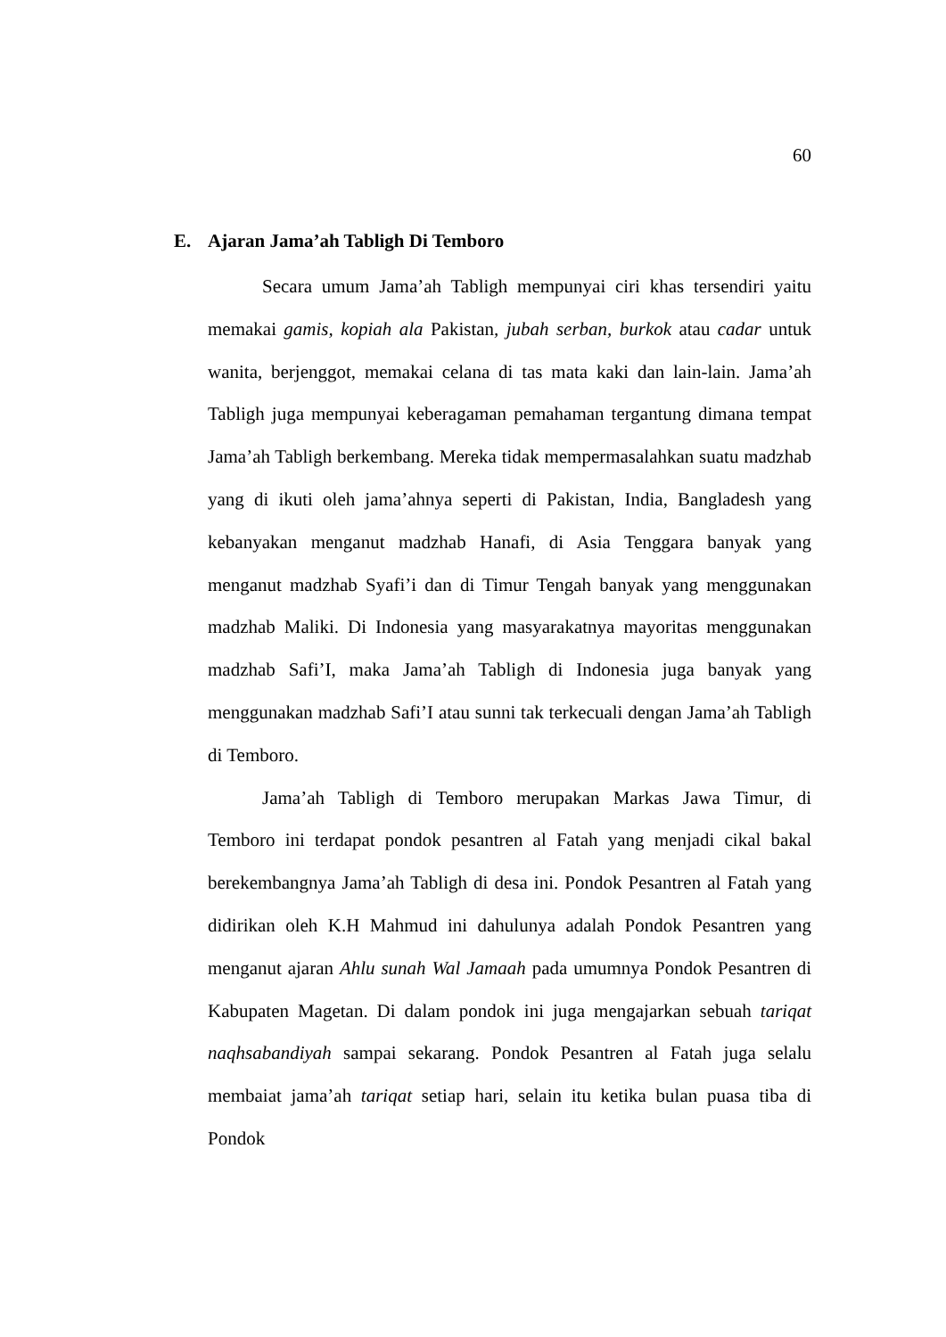60
E. Ajaran Jama’ah Tabligh Di Temboro
Secara umum Jama’ah Tabligh mempunyai ciri khas tersendiri yaitu memakai gamis, kopiah ala Pakistan, jubah serban, burkok atau cadar untuk wanita, berjenggot, memakai celana di tas mata kaki dan lain-lain. Jama’ah Tabligh juga mempunyai keberagaman pemahaman tergantung dimana tempat Jama’ah Tabligh berkembang. Mereka tidak mempermasalahkan suatu madzhab yang di ikuti oleh jama’ahnya seperti di Pakistan, India, Bangladesh yang kebanyakan menganut madzhab Hanafi, di Asia Tenggara banyak yang menganut madzhab Syafi’i dan di Timur Tengah banyak yang menggunakan madzhab Maliki. Di Indonesia yang masyarakatnya mayoritas menggunakan madzhab Safi’I, maka Jama’ah Tabligh di Indonesia juga banyak yang menggunakan madzhab Safi’I atau sunni tak terkecuali dengan Jama’ah Tabligh di Temboro.
Jama’ah Tabligh di Temboro merupakan Markas Jawa Timur, di Temboro ini terdapat pondok pesantren al Fatah yang menjadi cikal bakal berekembangnya Jama’ah Tabligh di desa ini. Pondok Pesantren al Fatah yang didirikan oleh K.H Mahmud ini dahulunya adalah Pondok Pesantren yang menganut ajaran Ahlu sunah Wal Jamaah pada umumnya Pondok Pesantren di Kabupaten Magetan. Di dalam pondok ini juga mengajarkan sebuah tariqat naqhsabandiyah sampai sekarang. Pondok Pesantren al Fatah juga selalu membaiat jama’ah tariqat setiap hari, selain itu ketika bulan puasa tiba di Pondok